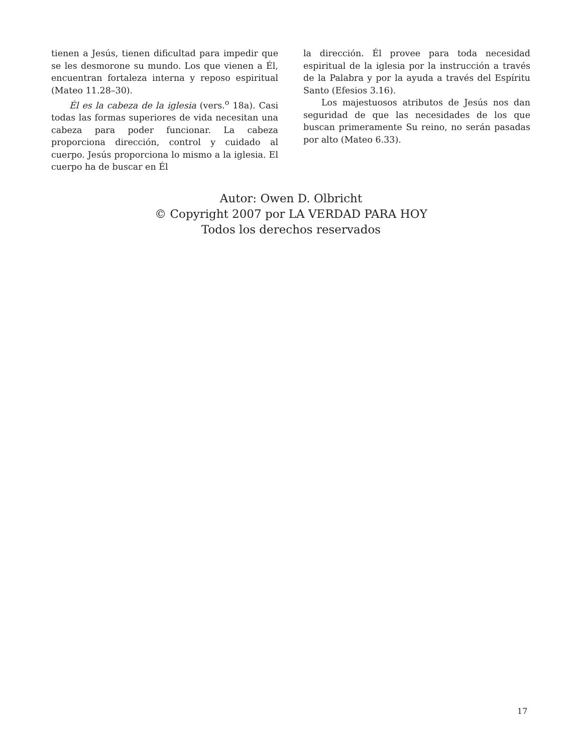tienen a Jesús, tienen dificultad para impedir que se les desmorone su mundo. Los que vienen a Él, encuentran fortaleza interna y reposo espiritual (Mateo 11.28–30).
Él es la cabeza de la iglesia (vers.<sup>o</sup> 18a). Casi todas las formas superiores de vida necesitan una cabeza para poder funcionar. La cabeza proporciona dirección, control y cuidado al cuerpo. Jesús proporciona lo mismo a la iglesia. El cuerpo ha de buscar en Él
la dirección. Él provee para toda necesidad espiritual de la iglesia por la instrucción a través de la Palabra y por la ayuda a través del Espíritu Santo (Efesios 3.16).
Los majestuosos atributos de Jesús nos dan seguridad de que las necesidades de los que buscan primeramente Su reino, no serán pasadas por alto (Mateo 6.33).
Autor: Owen D. Olbricht
© Copyright 2007 por LA VERDAD PARA HOY
Todos los derechos reservados
17